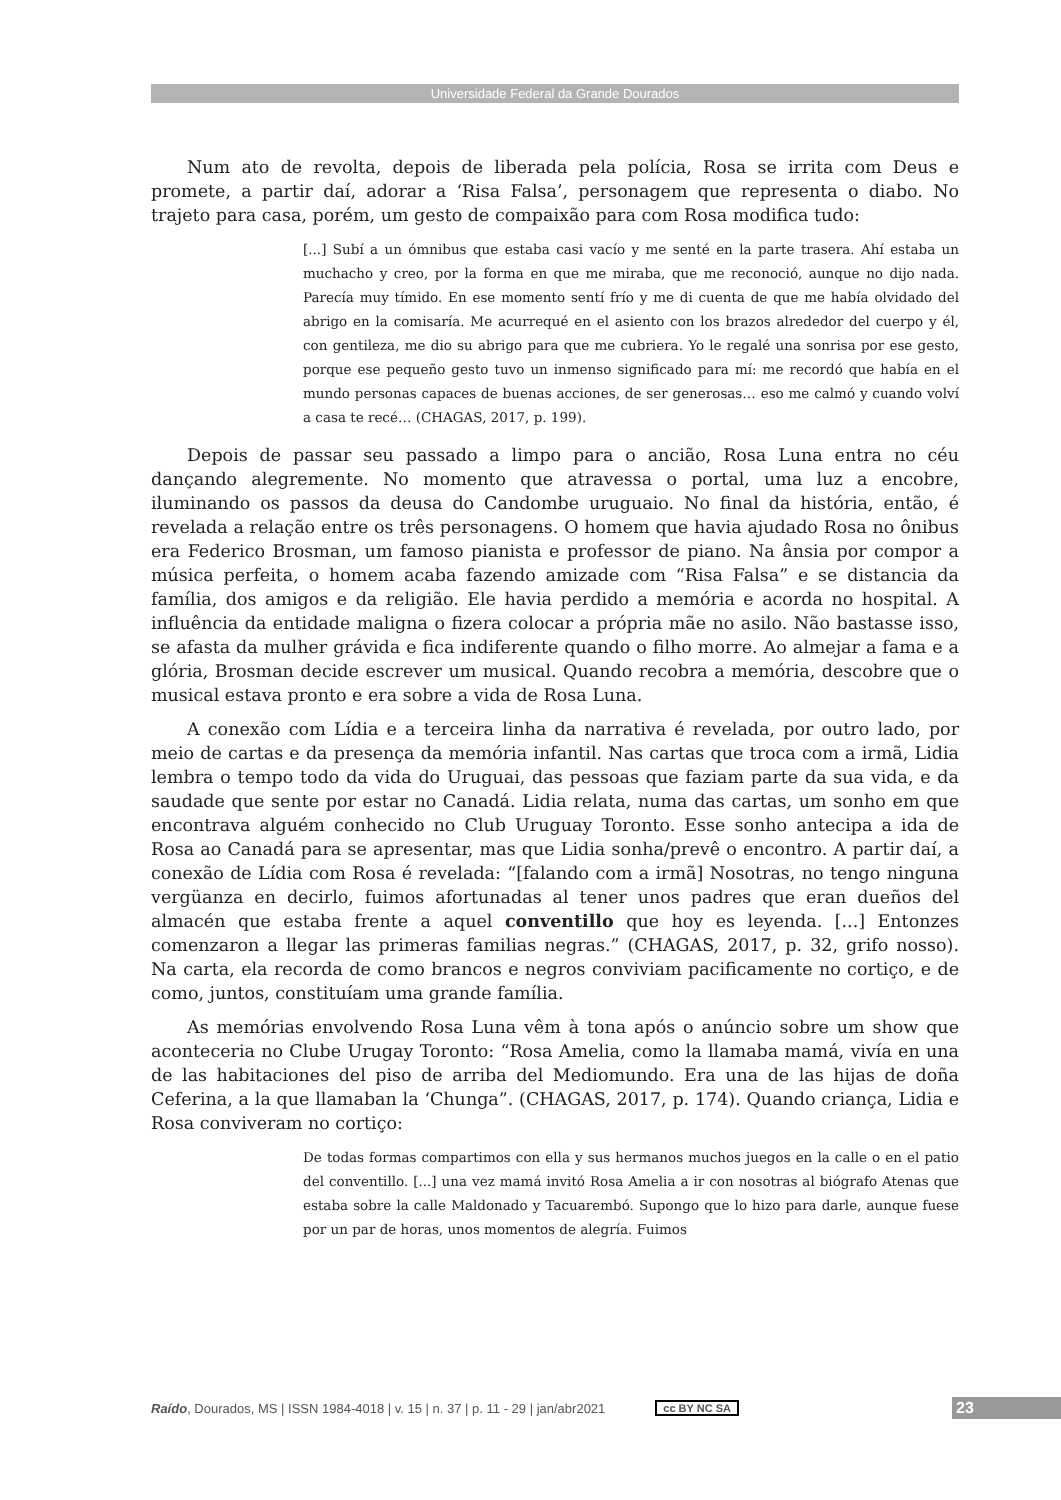Universidade Federal da Grande Dourados
Num ato de revolta, depois de liberada pela polícia, Rosa se irrita com Deus e promete, a partir daí, adorar a ‘Risa Falsa’, personagem que representa o diabo. No trajeto para casa, porém, um gesto de compaixão para com Rosa modifica tudo:
[...] Subí a un ómnibus que estaba casi vacío y me senté en la parte trasera. Ahí estaba un muchacho y creo, por la forma en que me miraba, que me reconoció, aunque no dijo nada. Parecía muy tímido. En ese momento sentí frío y me di cuenta de que me había olvidado del abrigo en la comisaría. Me acurrequé en el asiento con los brazos alrededor del cuerpo y él, con gentileza, me dio su abrigo para que me cubriera. Yo le regalé una sonrisa por ese gesto, porque ese pequeño gesto tuvo un inmenso significado para mí: me recordó que había en el mundo personas capaces de buenas acciones, de ser generosas… eso me calmó y cuando volví a casa te recé… (CHAGAS, 2017, p. 199).
Depois de passar seu passado a limpo para o ancião, Rosa Luna entra no céu dançando alegremente. No momento que atravessa o portal, uma luz a encobre, iluminando os passos da deusa do Candombe uruguaio. No final da história, então, é revelada a relação entre os três personagens. O homem que havia ajudado Rosa no ônibus era Federico Brosman, um famoso pianista e professor de piano. Na ânsia por compor a música perfeita, o homem acaba fazendo amizade com “Risa Falsa” e se distancia da família, dos amigos e da religião. Ele havia perdido a memória e acorda no hospital. A influência da entidade maligna o fizera colocar a própria mãe no asilo. Não bastasse isso, se afasta da mulher grávida e fica indiferente quando o filho morre. Ao almejar a fama e a glória, Brosman decide escrever um musical. Quando recobra a memória, descobre que o musical estava pronto e era sobre a vida de Rosa Luna.
A conexão com Lídia e a terceira linha da narrativa é revelada, por outro lado, por meio de cartas e da presença da memória infantil. Nas cartas que troca com a irmã, Lidia lembra o tempo todo da vida do Uruguai, das pessoas que faziam parte da sua vida, e da saudade que sente por estar no Canadá. Lidia relata, numa das cartas, um sonho em que encontrava alguém conhecido no Club Uruguay Toronto. Esse sonho antecipa a ida de Rosa ao Canadá para se apresentar, mas que Lidia sonha/prevê o encontro. A partir daí, a conexão de Lídia com Rosa é revelada: “[falando com a irmã] Nosotras, no tengo ninguna vergüanza en decirlo, fuimos afortunadas al tener unos padres que eran dueños del almacén que estaba frente a aquel conventillo que hoy es leyenda. [...] Entonzes comenzaron a llegar las primeras familias negras.” (CHAGAS, 2017, p. 32, grifo nosso). Na carta, ela recorda de como brancos e negros conviviam pacificamente no cortiço, e de como, juntos, constituíam uma grande família.
As memórias envolvendo Rosa Luna vêm à tona após o anúncio sobre um show que aconteceria no Clube Urugay Toronto: “Rosa Amelia, como la llamaba mamá, vivía en una de las habitaciones del piso de arriba del Mediomundo. Era una de las hijas de doña Ceferina, a la que llamaban la ‘Chunga”. (CHAGAS, 2017, p. 174). Quando criança, Lidia e Rosa conviveram no cortiço:
De todas formas compartimos con ella y sus hermanos muchos juegos en la calle o en el patio del conventillo. [...] una vez mamá invitó Rosa Amelia a ir con nosotras al biógrafo Atenas que estaba sobre la calle Maldonado y Tacuarembó. Supongo que lo hizo para darle, aunque fuese por un par de horas, unos momentos de alegría. Fuimos
Raído, Dourados, MS | ISSN 1984-4018 | v. 15 | n. 37 | p. 11 - 29 | jan/abr2021 cc BY NC SA 23